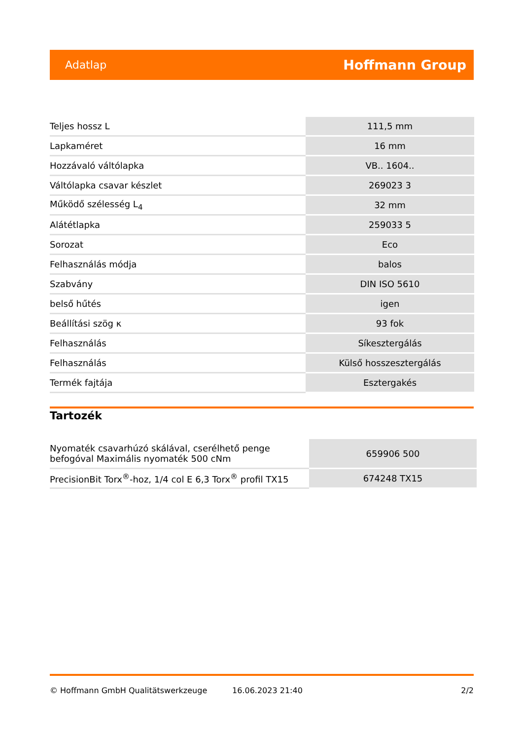Adatlap Hoffmann Group
| Teljes hossz L | 111,5 mm |
| Lapkaméret | 16 mm |
| Hozzávaló váltólapka | VB.. 1604.. |
| Váltólapka csavar készlet | 269023 3 |
| Működő szélesség L<sub>4</sub> | 32 mm |
| Alátétlapka | 259033 5 |
| Sorozat | Eco |
| Felhasználás módja | balos |
| Szabvány | DIN ISO 5610 |
| belső hűtés | igen |
| Beállítási szög κ | 93 fok |
| Felhasználás | Síkesztergálás |
| Felhasználás | Külső hosszesztergálás |
| Termék fajtája | Esztergakés |
Tartozék
| Nyomaték csavarhúzó skálával, cserélhető penge befogóval Maximális nyomaték 500 cNm | 659906 500 |
| PrecisionBit Torx<sup>®</sup>-hoz, 1/4 col E 6,3 Torx<sup>®</sup> profil TX15 | 674248 TX15 |
© Hoffmann GmbH Qualitätswerkzeuge 16.06.2023 21:40 2/2